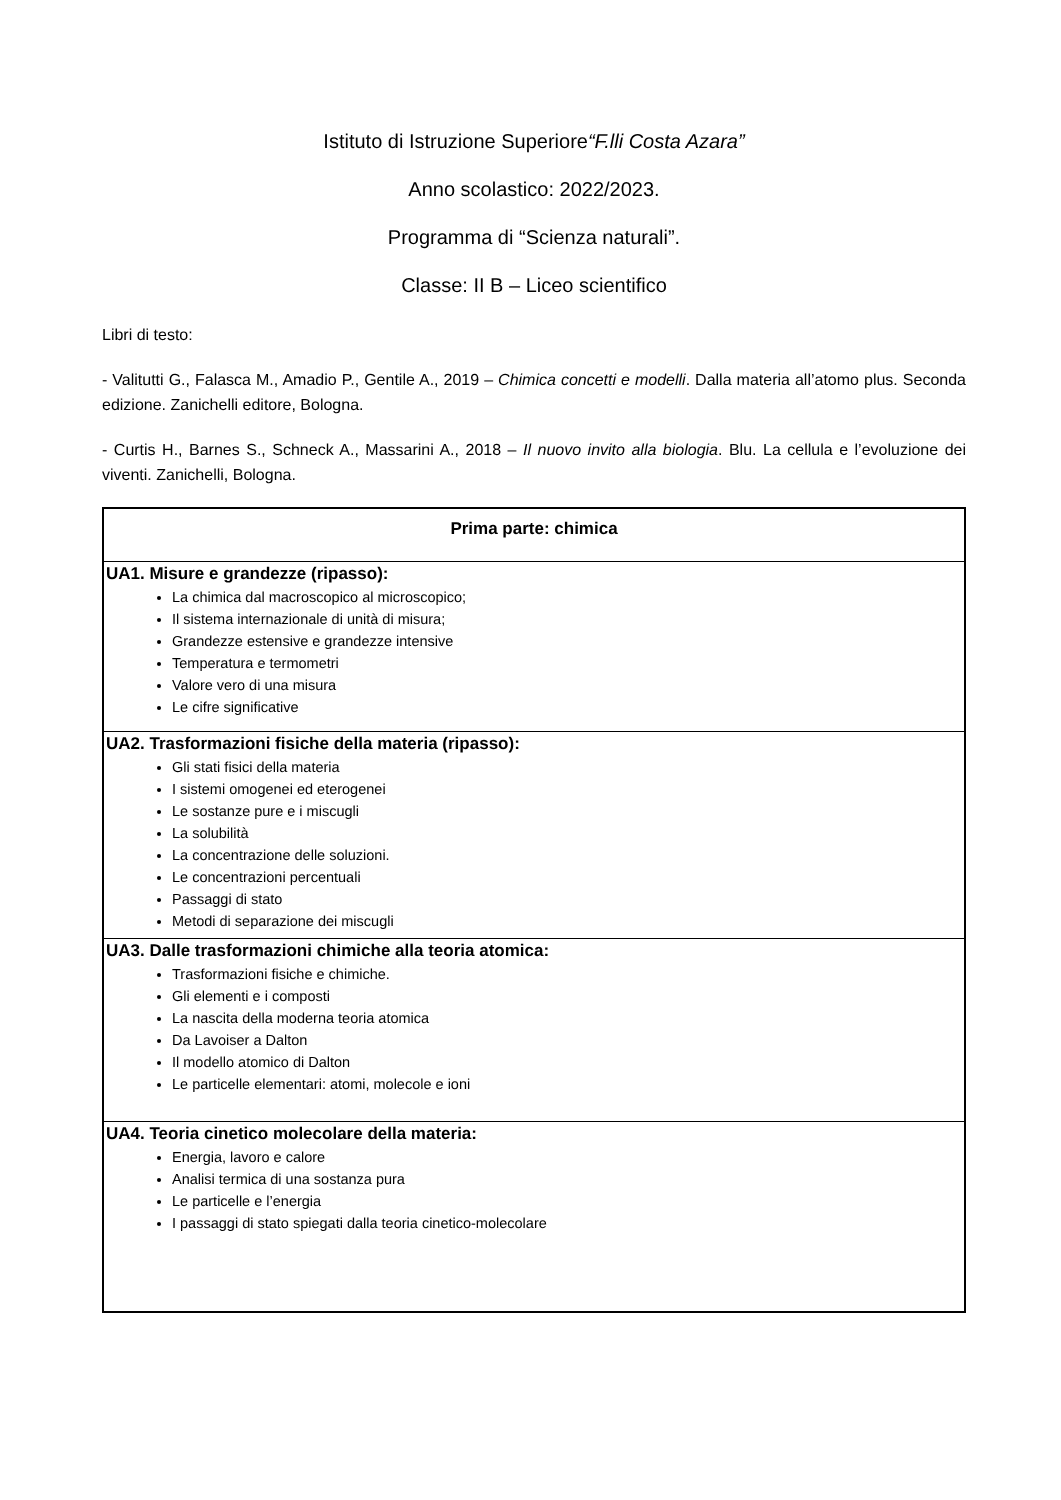Istituto di Istruzione Superiore“F.lli Costa Azara”
Anno scolastico: 2022/2023.
Programma di “Scienza naturali”.
Classe: II B – Liceo scientifico
Libri di testo:
- Valitutti G., Falasca M., Amadio P., Gentile A., 2019 – Chimica concetti e modelli. Dalla materia all’atomo plus. Seconda edizione. Zanichelli editore, Bologna.
- Curtis H., Barnes S., Schneck A., Massarini A., 2018 – Il nuovo invito alla biologia. Blu. La cellula e l’evoluzione dei viventi. Zanichelli, Bologna.
| Prima parte: chimica |
| --- |
| UA1. Misure e grandezze (ripasso): La chimica dal macroscopico al microscopico; Il sistema internazionale di unità di misura; Grandezze estensive e grandezze intensive Temperatura e termometri Valore vero di una misura Le cifre significative |
| UA2. Trasformazioni fisiche della materia (ripasso): Gli stati fisici della materia I sistemi omogenei ed eterogenei Le sostanze pure e i miscugli La solubilità La concentrazione delle soluzioni. Le concentrazioni percentuali Passaggi di stato Metodi di separazione dei miscugli |
| UA3. Dalle trasformazioni chimiche alla teoria atomica: Trasformazioni fisiche e chimiche. Gli elementi e i composti La nascita della moderna teoria atomica Da Lavoiser a Dalton Il modello atomico di Dalton Le particelle elementari: atomi, molecole e ioni |
| UA4. Teoria cinetico molecolare della materia: Energia, lavoro e calore Analisi termica di una sostanza pura Le particelle e l’energia I passaggi di stato spiegati dalla teoria cinetico-molecolare |